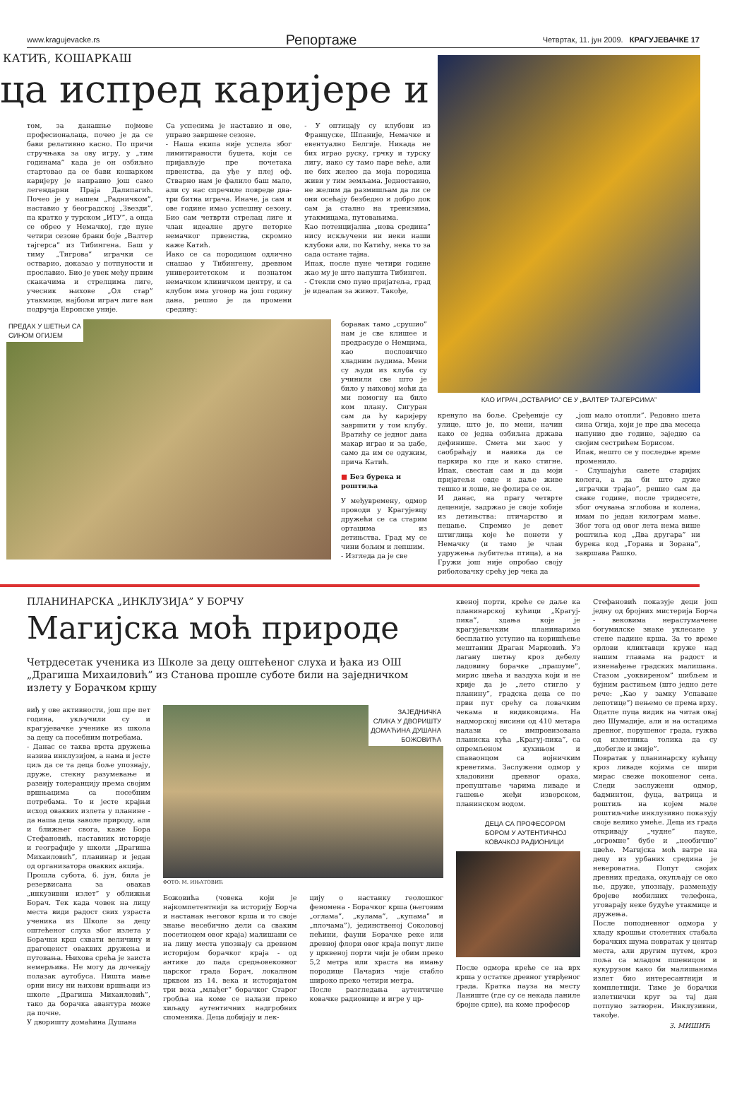www.kragujevacke.rs Репортаже Четвртак, 11. јун 2009. КРАГУЈЕВАЧКЕ 17
КАТИЋ, КОШАРКАШ
ца испред каријере и
том, за данашње појмове професионалаца, почео је да се бави релативно касно. По причи стручњака за ову игру, у „тим годинама” када је он озбиљно стартовао да се бави кошарком каријеру је направио још само легендарни Праја Далипагић. Почео је у нашем „Радничком”, наставио у београдској „Звезди”, па кратко у турском „ИТУ”, а онда се обрео у Немачкој, где пуне четири сезоне брани боје „Валтер тајгерса” из Тибингена. Баш у тиму „Тигрова” играчки се остварио, доказао у потпуности и прославио. Био је увек међу првим скакачима и стрелцима лиге, учесник њихове „Ол стар” утакмице, најбољи играч лиге ван подручја Европске уније.
Са успесима је наставио и ове, управо завршене сезоне.
- Наша екипа није успела због лимитираности буџета, који се пријављује пре почетака првенства, да уђе у плеј оф. Стварно нам је фалило баш мало, али су нас спречиле повреде два-три битна играча. Иначе, ја сам и ове године имао успешну сезону. Био сам четврти стрелац лиге и члан идеалне друге петорке немачког првенства, скромно каже Катић.
Иако се са породицом одлично снашао у Тибингену, древном универзитетском и познатом немачком клиничком центру, и са клубом има уговор на још годину дана, решио је да промени средину:
- У оптицају су клубови из Француске, Шпаније, Немачке и евентуално Белгије. Никада не бих играо руску, грчку и турску лигу, иако су тамо паре веће, али не бих желео да моја породица живи у тим земљама. Једноставно, не желим да размишљам да ли се они осећају безбедно и добро док сам ја стално на тренизима, утакмицама, путовањима.
Као потенцијална „нова средина” нису искључени ни неки наши клубови али, по Катићу, нека то за сада остане тајна.
Ипак, после пуне четири године жао му је што напушта Тибинген.
- Стекли смо пуно пријатеља, град је идеалан за живот. Такође,
ПРЕДАХ У ШЕТЊИ СА
СИНОМ ОГИЈЕМ
боравак тамо „срушио” нам је све клишее и предрасуде о Немцима, као пословично хладним људима. Мени су људи из клуба су учинили све што је било у њиховој моћи да ми помогну на било ком плану. Сигуран сам да ћу каријеру завршити у том клубу. Вратићу се једног дана макар играо и за џабе, само да им се одужим, прича Катић.
■ Без бурека и роштиља
У међувремену, одмор проводи у Крагујевцу дружећи се са старим ортацима из детињства. Град му се чини бољим и лепшим.
- Изгледа да је све
КАО ИГРАЧ „ОСТВАРИО” СЕ У „ВАЛТЕР ТАЈГЕРСИМА”
кренуло на боље. Сређеније су улице, што је, по мени, начин како се једна озбиљна држава дефинише. Смета ми хаос у саобраћају и навика да се паркира ко где и како стигне. Ипак, свестан сам и да моји пријатељи овде и даље живе тешко и лоше, не фолира се он.
И данас, на прагу четврте деценије, задржао је своје хобије из детињства: птичарство и пецање. Спремио је девет штиглица које ће понети у Немачку (и тамо је члан удружења љубитеља птица), а на Гружи још није опробао своју риболовачку срећу јер чека да
„још мало отопли”. Редовно шета сина Огија, који је пре два месеца напунио две године, заједно са својим сестрићем Борисом.
Ипак, нешто се у последње време променило.
- Слушајући савете старијих колега, а да би што дуже „играчки трајао”, решио сам да сваке године, после тридесете, због очувања зглобова и колена, имам по један килограм мање. Због тога од овог лета нема више роштиља код „Два другара” ни бурека код „Горана и Зорана”, завршава Рашко.
ПЛАНИНАРСКА „ИНКЛУЗИЈА” У БОРЧУ
Магијска моћ природе
Четрдесетак ученика из Школе за децу оштећеног слуха и ђака из ОШ „Драгиша Михаиловић” из Станова прошле суботе били на заједничком излету у Борачком кршу
виђ у ове активности, још пре пет година, укључили су и крагујевачке ученике из школа за децу са посебним потребама.
- Данас се таква врста дружења назива инклузијом, а нама и јесте циљ да се та деца боље упознају, друже, стекну разумевање и развију толеранцију према својим вршњацима са посебним потребама. То и јесте крајњи исход оваквих излета у планине - да наша деца заволе природу, али и ближњег свога, каже Бора Стефановић, наставник историје и географије у школи „Драгиша Михаиловић”, планинар и један од организатора оваквих акција.
Прошла субота, 6. јун, била је резервисана за овакав „инкузивни излет” у оближњи Борач. Тек када човек на лицу места види радост свих узраста ученика из Школе за децу оштећеног слуха због излета у Борачки крш схвати величину и драгоценст оваквих дружења и путовања. Њихова срећа је заиста немерљива. Не могу да дочекају полазак аутобуса. Ништа мање орни нису ни њихови вршњаци из школе „Драгиша Михаиловић”, тако да борачка авантура може да почне.
У дворишту домаћина Душана
ЗАЈЕДНИЧКА
СЛИКА У ДВОРИШТУ
ДОМАЋИНА ДУШАНА
БОЖОВИЋА
ФОТО: М. ИЊАТОВИЋ
Божовића (човека који је најкомпетентнији за историју Борча и настанак његовог крша и то своје знање несебично дели са сваким посетиоцем овог краја) малишани се на лицу места упознају са древном историјом борачког краја - од антике до пада средњовековног царског града Борач, локалном црквом из 14. века и историјатом три века „млађег” борачког Старог гробља на коме се налази преко хиљаду аутентичних надгробних споменика. Деца добијају и лек-
цију о настанку геолошког феномена - Борачког крша (његовим „оглама”, „куламa”, „купама” и „плочама”), јединственој Соколовој пећини, фауни Борачке реке или древној флори овог краја попут липе у црквеној порти чији је обим преко 5,2 метра или храста на имању породице Пачариз чије стабло широко преко четири метра.
После разгледања аутентичне ковачке радионице и игре у цр-
квеној порти, креће се даље ка планинарској кућици „Крагуј-пика”, здања које је крагујевачким планинарима бесплатно уступио на коришћење мештанин Драган Марковић. Уз лагану шетњу кроз дебелу ладовину борачке „прашуме”, мирис цвећа и ваздуха који и не крије да је „лето стигло у планину”, градска деца се по први пут срећу са ловачким чекама и видиковцима. На надморској висини од 410 метара налази се импровизована планиска кућа „Крагуј-пика”, са опремљеном кухињом и спаваонцом са војничким креветима. Заслужени одмор у хладовини древног ораха, препуштање чарима ливаде и гашење жеђи изворском, планинском водом.
ДЕЦА СА ПРОФЕСОРОМ БОРОМ У АУТЕНТИЧНОЈ КОВАЧКОЈ РАДИОНИЦИ
После одмора креће се на врх крша у остатке древног утврђеног града. Кратка пауза на месту Ланиште (где су се некада ланиле бројне срне), на коме професор
Стефановић показује деци још једну од бројних мистерија Борча - вековима нерастумачене богумилске знаке уклесане у стене падине крша. За то време орлови кликтавци круже над нашим главама на радост и изненађење градских малишана. Стазом „уоквиреном” шибљем и бујним растињем (што једно дете рече: „Као у замку Успаване лепотице”) пењемо се према врху. Одатле пуца видик на читав овај део Шумадије, али и на остацима древног, порушеног града, гужва од излетника толика да су „побегле и змије”.
Повратак у планинарску кућицу кроз ливаде којима се шири мирас свеже покошеног сена. Следи заслужени одмор, бадминтон, фуца, ватрица и роштиљ на којем мале роштиљчиће инклузивно показују своје велико умеће. Деца из града откривају „чудне” пауке, „огромне” бубе и „необично” цвеће. Магијска моћ ватре на децу из урбаних средина је невероватна. Попут својих древних предака, окупљају се око ње, друже, упознају, размењују бројеве мобилних телефона, уговарају неке будуће утакмице и дружења.
После поподневног одмора у хладу крошњи столетних стабала борачких шума повратак у центар места, али другим путем, кроз поља са младом пшеницом и кукурузом како би малишанима излет био интересантнији и комплетнији. Тиме је борачки излетнички круг за тај дан потпуно затворен. Инклузивни, такође.
З. МИШИЋ